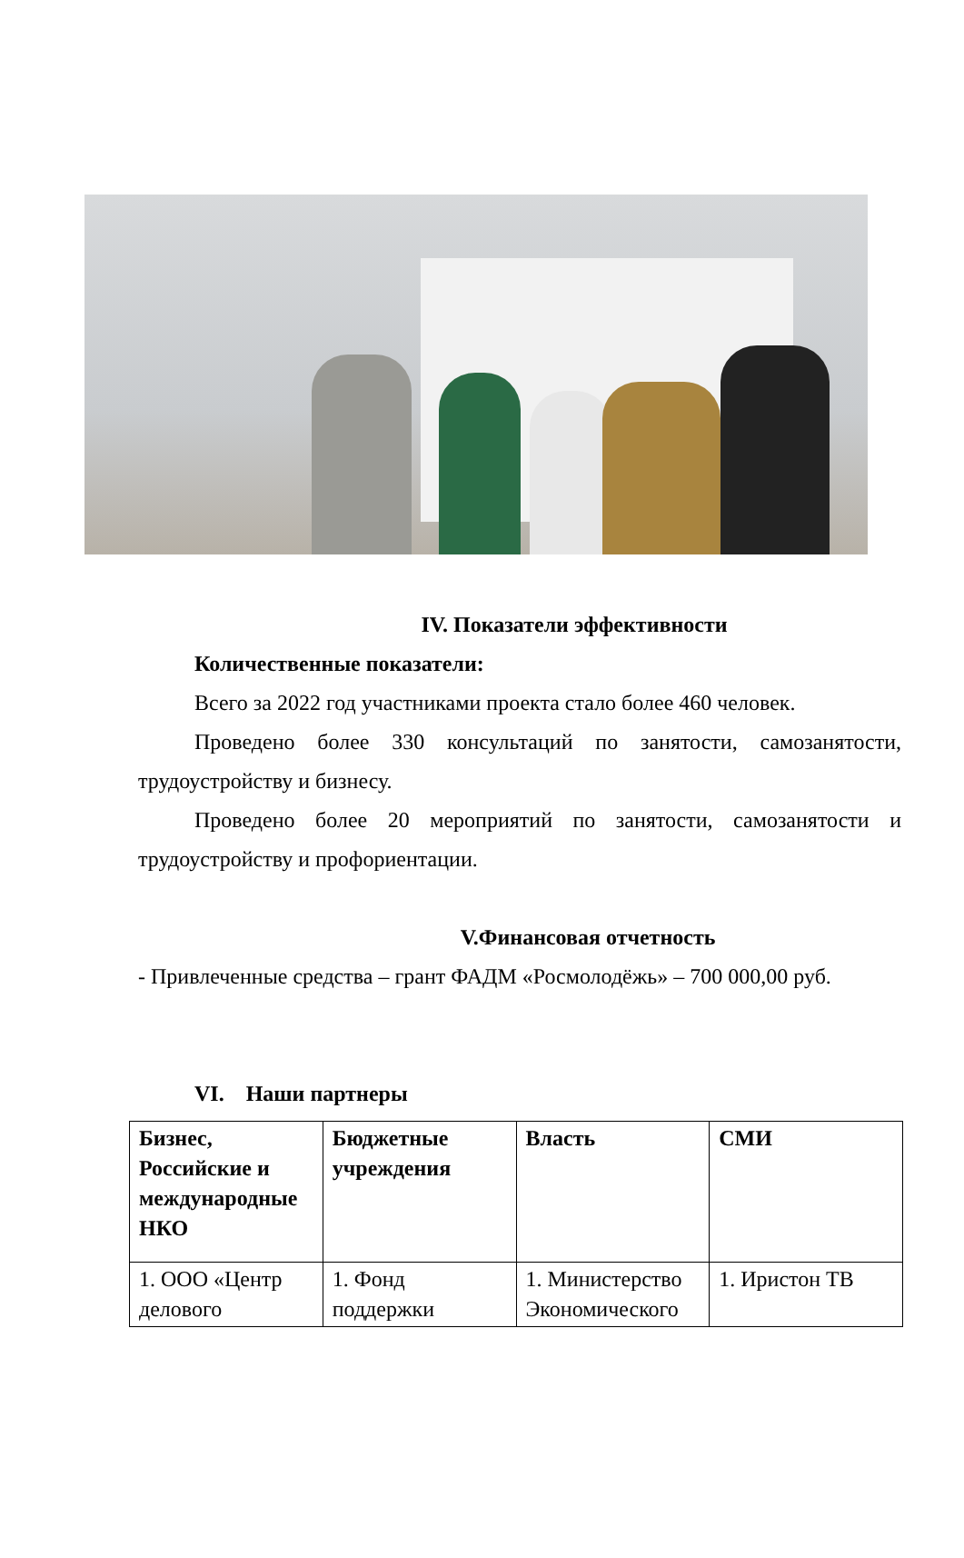IV. Показатели эффективности
Количественные показатели:
Всего за 2022 год участниками проекта стало более 460 человек.
Проведено более 330 консультаций по занятости, самозанятости, трудоустройству и бизнесу.
Проведено более 20 мероприятий по занятости, самозанятости и трудоустройству и профориентации.
V.Финансовая отчетность
- Привлеченные средства – грант ФАДМ «Росмолодёжь» – 700 000,00 руб.
VI. Наши партнеры
| Бизнес, Российские и международные НКО | Бюджетные учреждения | Власть | СМИ |
| --- | --- | --- | --- |
| 1. ООО «Центр делового | 1. Фонд поддержки | 1. Министерство Экономического | 1. Иристон ТВ |